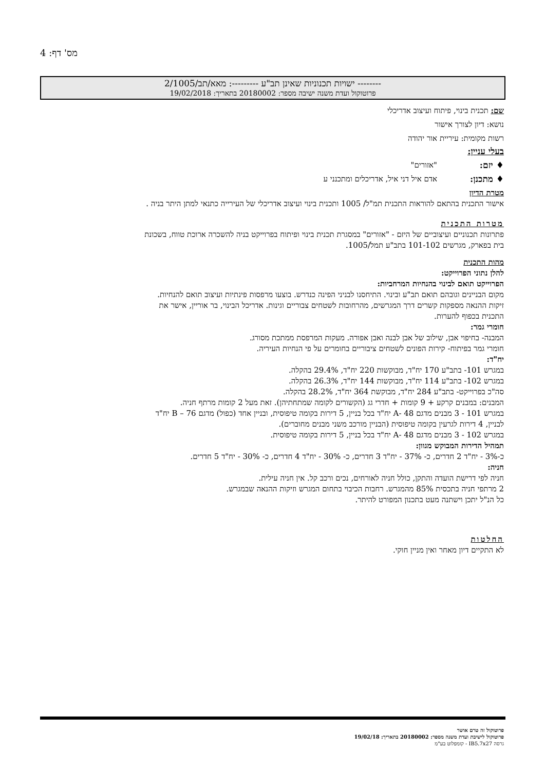מס' דף: 4
-------- ישויות תכנוניות שאינן תב"ע ---------: מאא/תב/2/1005
פרוטוקול ועדת משנה ישיבה מספר: 20180002 בתאריך: 19/02/2018
שם: תכנית בינוי, פיתוח ועיצוב אדריכלי
נושא: דיון לצורך אישור
רשות מקומית: עיריית אור יהודה
בעלי עניין:
♦ יזם: "אזורים"
♦ מתכנן: אדם איל דני איל, אדריכלים ומתכנני ע
מטרת הדיון
אישור התכנית בהתאם להוראות התכנית תמ"ל/ 1005 ותכנית בינוי ועיצוב אדריכלי של העירייה כתנאי למתן היתר בניה .
מטרות התכנית
פתרונות תכנוניים ועיצוביים של היזם - "אזורים" במסגרת תכנית בינוי ופיתוח בפרוייקט בניה להשכרה ארוכת טווח, בשכונת בית בפארק, מגרשים 101-102 בתב"ע תמל/1005.
מהות התכנית
להלן נתוני הפרוייקט:
הפרוייקט תואם לבינוי בהנחיות המרחביות:
מקום הבניינים וגובהם תואם תב"ע ובינוי. התיחסנו לבניני הפינה כנדרש. בוצעו מרפסות פינתיות ועיצוב תואם להנחיות. זיקות ההנאה מספקות קשרים דרך המגרשים, מהרחובות לשטחים צבוריים וגינות. אדריכל הבינוי, בר אוריין, אישר את התכנית בכפוף להערות.
חומרי גמר:
המבנה- בחיפוי אבן, שילוב של אבן לבנה ואבן אפורה. מעקות המרפסת ממתכת מסורג.
חומרי גמר בפיתוח- קירות הפונים לשטחים ציבוריים בחומרים על פי הנחיות העיריה.
יח"ד:
במגרש 101- בתב"ע 170 יח"ד, מבוקשות 220 יח"ד, 29.4% בהקלה.
במגרש 102- בתב"ע 114 יח"ד, מבוקשות 144 יח"ד, 26.3% בהקלה.
סה"כ בפרוייקט- בתב"ע 284 יח"ד, מבוקשת 364 יח"ד, 28.2% בהקלה.
המבנים: במבנים קרקע + 9 קומות + חדרי גג (הקשורים לקומה שמתחתיהן). זאת מעל 2 קומות מרתף חניה.
במגרש 101 - 3 מבנים מדגם 48 -A יח"ד בכל בניין, 5 דירות בקומה טיפוסית, ובניין אחד (כפול) מדגם 76 – B יח"ד לבניין, 4 דירות לגרעין בקומה טיפוסית (הבניין מורכב משני מבנים מחוברים).
במגרש 102 - 3 מבנים מדגם 48 -A יח"ד בכל בניין, 5 דירות בקומה טיפוסית.
תמהיל הדירות המבוקש מגוון:
כ-3% - יח"ד 2 חדרים, כ- 37% - יח"ד 3 חדרים, כ- 30% - יח"ד 4 חדרים, כ- 30% - יח"ד 5 חדרים.
חניה:
חניה לפי דרישת הועדה והתקן, כולל חניה לאורחים, נכים ורכב קל. אין חניה עילית.
2 מרתפי חניה בתכסית 85% מהמגרש. רחבות הכיבוי בתחום המגרש וזיקות ההנאה שבמגרש.
כל הנ"ל יתכן וישתנה מעט בתכנון המפורט להיתר.
החלטות
לא התקיים דיון מאחר ואין מניין חוקי.
פרוטוקול זה טרם אושר
פרוטוקול לישיבת ועדת משנה מספר: 20180002 בתאריך: 19/02/18
גרסה IB5.7x27 - קומפלוט בע"מ